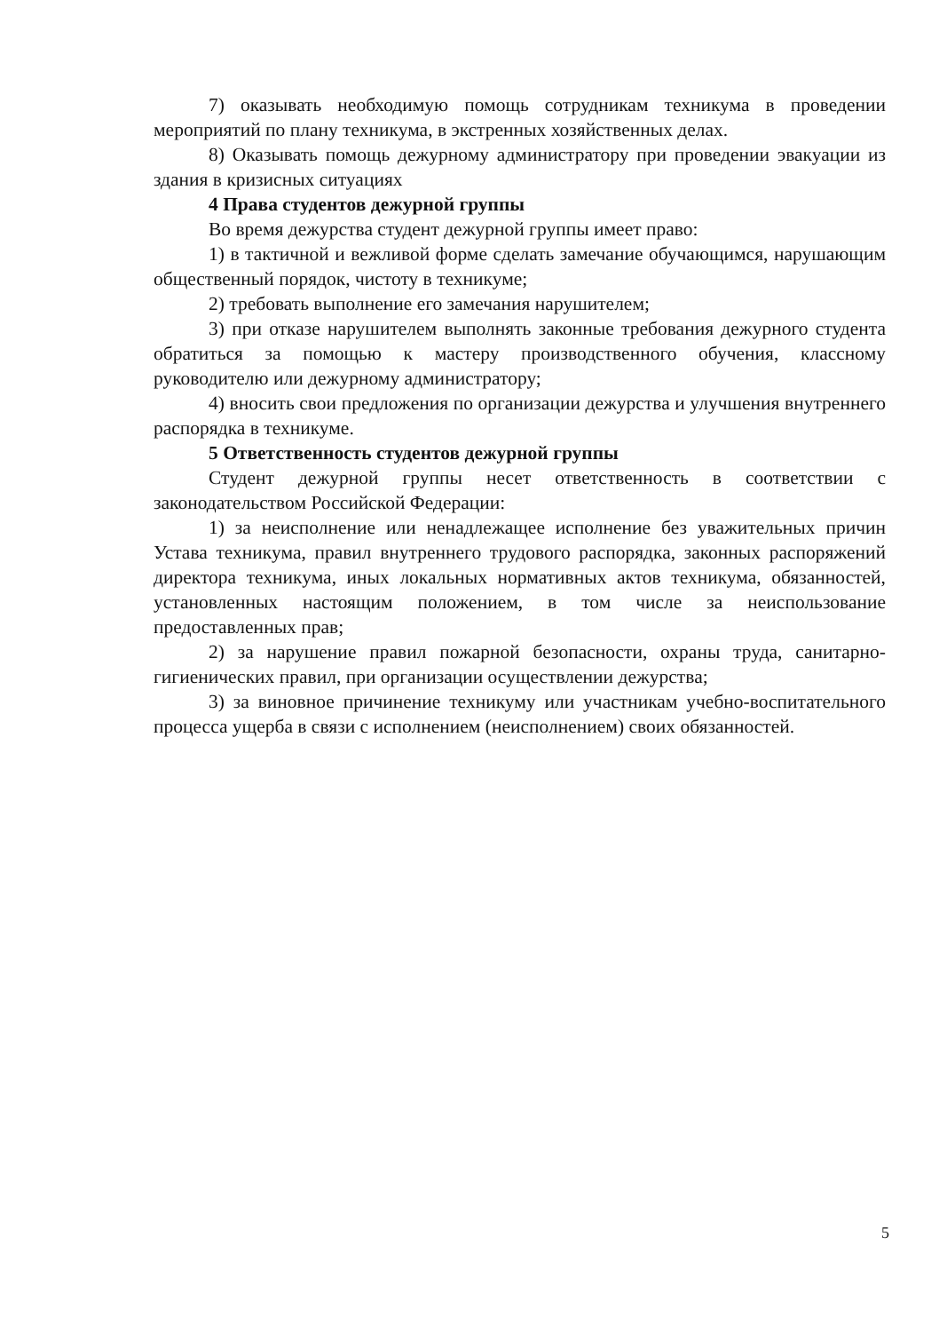7) оказывать необходимую помощь сотрудникам техникума в проведении мероприятий по плану техникума, в экстренных хозяйственных делах.
8) Оказывать помощь дежурному администратору при проведении эвакуации из здания в кризисных ситуациях
4 Права студентов дежурной группы
Во время дежурства студент дежурной группы имеет право:
1) в тактичной и вежливой форме сделать замечание обучающимся, нарушающим общественный порядок, чистоту в техникуме;
2) требовать выполнение его замечания нарушителем;
3) при отказе нарушителем выполнять законные требования дежурного студента обратиться за помощью к мастеру производственного обучения, классному руководителю или дежурному администратору;
4) вносить свои предложения по организации дежурства и улучшения внутреннего распорядка в техникуме.
5 Ответственность студентов дежурной группы
Студент дежурной группы несет ответственность в соответствии с законодательством Российской Федерации:
1) за неисполнение или ненадлежащее исполнение без уважительных причин Устава техникума, правил внутреннего трудового распорядка, законных распоряжений директора техникума, иных локальных нормативных актов техникума, обязанностей, установленных настоящим положением, в том числе за неиспользование предоставленных прав;
2) за нарушение правил пожарной безопасности, охраны труда, санитарно-гигиенических правил, при организации осуществлении дежурства;
3) за виновное причинение техникуму или участникам учебно-воспитательного процесса ущерба в связи с исполнением (неисполнением) своих обязанностей.
5